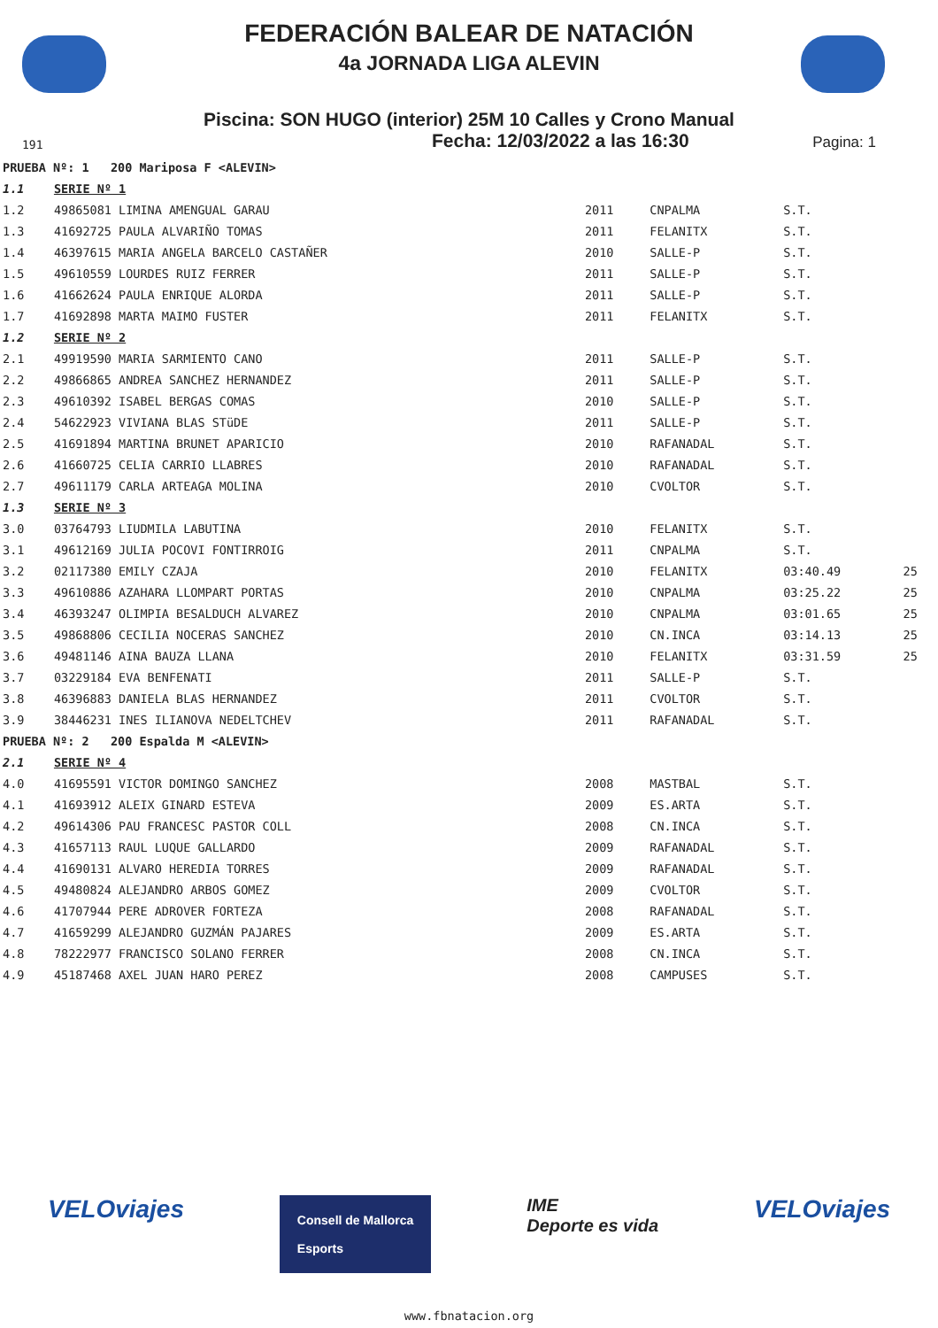FEDERACIÓN BALEAR DE NATACIÓN
4a JORNADA LIGA ALEVIN
Piscina: SON HUGO (interior) 25M 10 Calles y Crono Manual
191 Fecha: 12/03/2022 a las 16:30 Pagina: 1
| PRUEBA Nº: 1 200 Mariposa F <ALEVIN> | | | | | |
| 1.1 | SERIE Nº 1 | | | | |
| 1.2 | 49865081 LIMINA AMENGUAL GARAU | 2011 | CNPALMA | S.T. | |
| 1.3 | 41692725 PAULA ALVARIÑO TOMAS | 2011 | FELANITX | S.T. | |
| 1.4 | 46397615 MARIA ANGELA BARCELO CASTAÑER | 2010 | SALLE-P | S.T. | |
| 1.5 | 49610559 LOURDES RUIZ FERRER | 2011 | SALLE-P | S.T. | |
| 1.6 | 41662624 PAULA ENRIQUE ALORDA | 2011 | SALLE-P | S.T. | |
| 1.7 | 41692898 MARTA MAIMO FUSTER | 2011 | FELANITX | S.T. | |
| 1.2 | SERIE Nº 2 | | | | |
| 2.1 | 49919590 MARIA SARMIENTO CANO | 2011 | SALLE-P | S.T. | |
| 2.2 | 49866865 ANDREA SANCHEZ HERNANDEZ | 2011 | SALLE-P | S.T. | |
| 2.3 | 49610392 ISABEL BERGAS COMAS | 2010 | SALLE-P | S.T. | |
| 2.4 | 54622923 VIVIANA BLAS STüDE | 2011 | SALLE-P | S.T. | |
| 2.5 | 41691894 MARTINA BRUNET APARICIO | 2010 | RAFANADAL | S.T. | |
| 2.6 | 41660725 CELIA CARRIO LLABRES | 2010 | RAFANADAL | S.T. | |
| 2.7 | 49611179 CARLA ARTEAGA MOLINA | 2010 | CVOLTOR | S.T. | |
| 1.3 | SERIE Nº 3 | | | | |
| 3.0 | 03764793 LIUDMILA LABUTINA | 2010 | FELANITX | S.T. | |
| 3.1 | 49612169 JULIA POCOVI FONTIRROIG | 2011 | CNPALMA | S.T. | |
| 3.2 | 02117380 EMILY CZAJA | 2010 | FELANITX | 03:40.49 | 25 |
| 3.3 | 49610886 AZAHARA LLOMPART PORTAS | 2010 | CNPALMA | 03:25.22 | 25 |
| 3.4 | 46393247 OLIMPIA BESALDUCH ALVAREZ | 2010 | CNPALMA | 03:01.65 | 25 |
| 3.5 | 49868806 CECILIA NOCERAS SANCHEZ | 2010 | CN.INCA | 03:14.13 | 25 |
| 3.6 | 49481146 AINA BAUZA LLANA | 2010 | FELANITX | 03:31.59 | 25 |
| 3.7 | 03229184 EVA BENFENATI | 2011 | SALLE-P | S.T. | |
| 3.8 | 46396883 DANIELA BLAS HERNANDEZ | 2011 | CVOLTOR | S.T. | |
| 3.9 | 38446231 INES ILIANOVA NEDELTCHEV | 2011 | RAFANADAL | S.T. | |
| PRUEBA Nº: 2 200 Espalda M <ALEVIN> | | | | | |
| 2.1 | SERIE Nº 4 | | | | |
| 4.0 | 41695591 VICTOR DOMINGO SANCHEZ | 2008 | MASTBAL | S.T. | |
| 4.1 | 41693912 ALEIX GINARD ESTEVA | 2009 | ES.ARTA | S.T. | |
| 4.2 | 49614306 PAU FRANCESC PASTOR COLL | 2008 | CN.INCA | S.T. | |
| 4.3 | 41657113 RAUL LUQUE GALLARDO | 2009 | RAFANADAL | S.T. | |
| 4.4 | 41690131 ALVARO HEREDIA TORRES | 2009 | RAFANADAL | S.T. | |
| 4.5 | 49480824 ALEJANDRO ARBOS GOMEZ | 2009 | CVOLTOR | S.T. | |
| 4.6 | 41707944 PERE ADROVER FORTEZA | 2008 | RAFANADAL | S.T. | |
| 4.7 | 41659299 ALEJANDRO GUZMÁN PAJARES | 2009 | ES.ARTA | S.T. | |
| 4.8 | 78222977 FRANCISCO SOLANO FERRER | 2008 | CN.INCA | S.T. | |
| 4.9 | 45187468 AXEL JUAN HARO PEREZ | 2008 | CAMPUSES | S.T. | |
VELOviajes Consell de Mallorca
Esports IME
Deporte es vida VELOviajes
www.fbnatacion.org